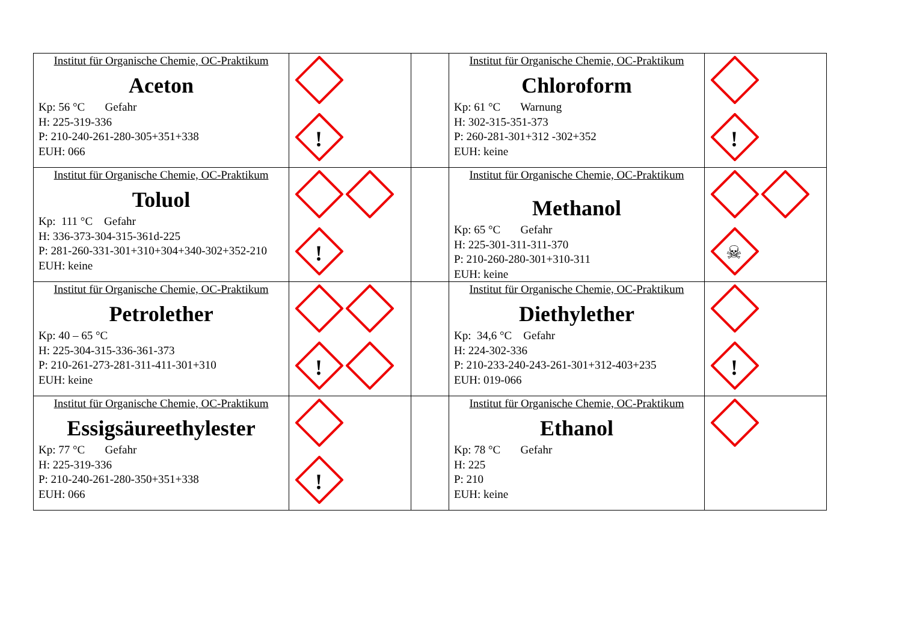| Institut für Organische Chemie, OC-Praktikum Aceton Kp: 56 °C Gefahr H: 225-319-336 P: 210-240-261-280-305+351+338 EUH: 066 | ! | | Institut für Organische Chemie, OC-Praktikum Chloroform Kp: 61 °C Warnung H: 302-315-351-373 P: 260-281-301+312 -302+352 EUH: keine | ! |
| Institut für Organische Chemie, OC-Praktikum Toluol Kp: 111 °C Gefahr H: 336-373-304-315-361d-225 P: 281-260-331-301+310+304+340-302+352-210 EUH: keine | ! | | Institut für Organische Chemie, OC-Praktikum Methanol Kp: 65 °C Gefahr H: 225-301-311-311-370 P: 210-260-280-301+310-311 EUH: keine | ☠ |
| Institut für Organische Chemie, OC-Praktikum Petrolether Kp: 40 – 65 °C H: 225-304-315-336-361-373 P: 210-261-273-281-311-411-301+310 EUH: keine | ! | | Institut für Organische Chemie, OC-Praktikum Diethylether Kp: 34,6 °C Gefahr H: 224-302-336 P: 210-233-240-243-261-301+312-403+235 EUH: 019-066 | ! |
| Institut für Organische Chemie, OC-Praktikum Essigsäureethylester Kp: 77 °C Gefahr H: 225-319-336 P: 210-240-261-280-350+351+338 EUH: 066 | ! | | Institut für Organische Chemie, OC-Praktikum Ethanol Kp: 78 °C Gefahr H: 225 P: 210 EUH: keine | |